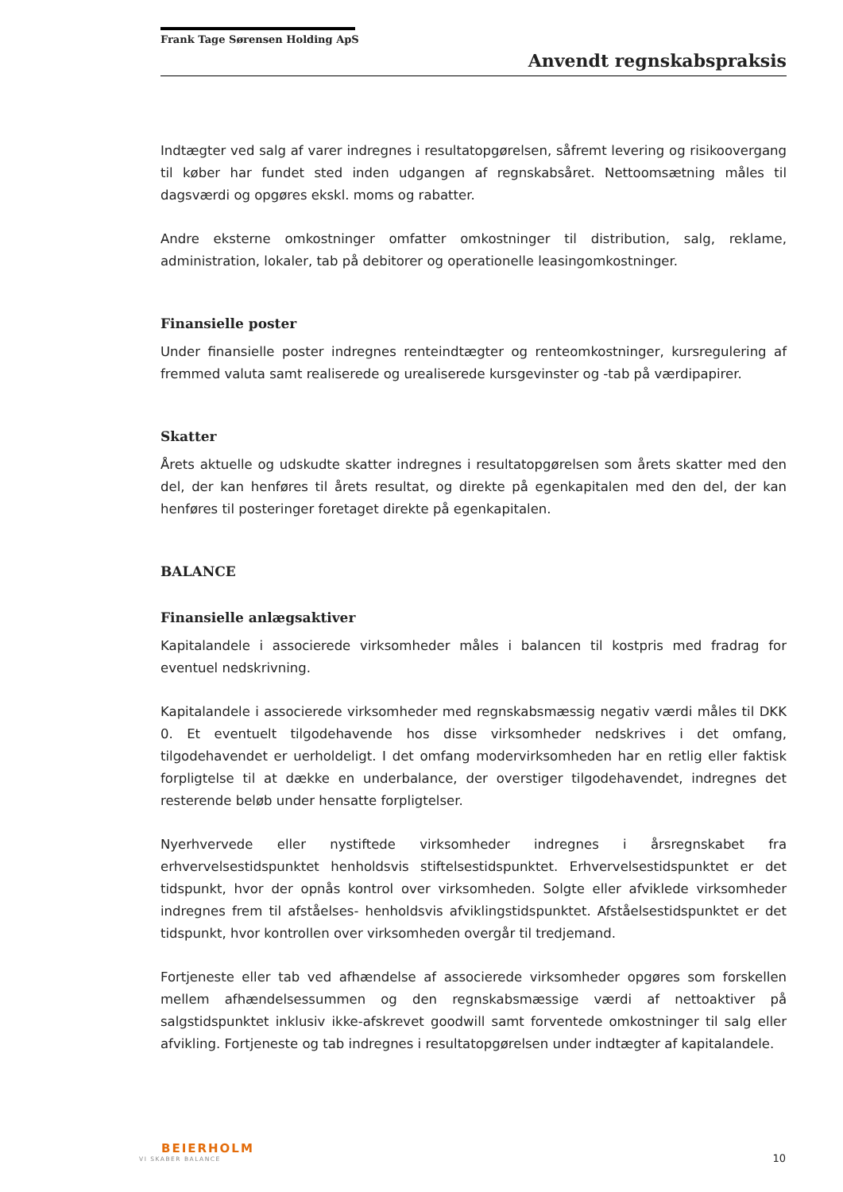Frank Tage Sørensen Holding ApS
Anvendt regnskabspraksis
Indtægter ved salg af varer indregnes i resultatopgørelsen, såfremt levering og risikoovergang til køber har fundet sted inden udgangen af regnskabsåret. Nettoomsætning måles til dagsværdi og opgøres ekskl. moms og rabatter.
Andre eksterne omkostninger omfatter omkostninger til distribution, salg, reklame, administration, lokaler, tab på debitorer og operationelle leasingomkostninger.
Finansielle poster
Under finansielle poster indregnes renteindtægter og renteomkostninger, kursregulering af fremmed valuta samt realiserede og urealiserede kursgevinster og -tab på værdipapirer.
Skatter
Årets aktuelle og udskudte skatter indregnes i resultatopgørelsen som årets skatter med den del, der kan henføres til årets resultat, og direkte på egenkapitalen med den del, der kan henføres til posteringer foretaget direkte på egenkapitalen.
BALANCE
Finansielle anlægsaktiver
Kapitalandele i associerede virksomheder måles i balancen til kostpris med fradrag for eventuel nedskrivning.
Kapitalandele i associerede virksomheder med regnskabsmæssig negativ værdi måles til DKK 0. Et eventuelt tilgodehavende hos disse virksomheder nedskrives i det omfang, tilgodehavendet er uerholdeligt. I det omfang modervirksomheden har en retlig eller faktisk forpligtelse til at dække en underbalance, der overstiger tilgodehavendet, indregnes det resterende beløb under hensatte forpligtelser.
Nyerhvervede eller nystiftede virksomheder indregnes i årsregnskabet fra erhvervelsestidspunktet henholdsvis stiftelsestidspunktet. Erhvervelsestidspunktet er det tidspunkt, hvor der opnås kontrol over virksomheden. Solgte eller afviklede virksomheder indregnes frem til afståelses- henholdsvis afviklingstidspunktet. Afståelsestidspunktet er det tidspunkt, hvor kontrollen over virksomheden overgår til tredjemand.
Fortjeneste eller tab ved afhændelse af associerede virksomheder opgøres som forskellen mellem afhændelsessummen og den regnskabsmæssige værdi af nettoaktiver på salgstidspunktet inklusiv ikke-afskrevet goodwill samt forventede omkostninger til salg eller afvikling. Fortjeneste og tab indregnes i resultatopgørelsen under indtægter af kapitalandele.
BEIERHOLM
VI SKABER BALANCE
10